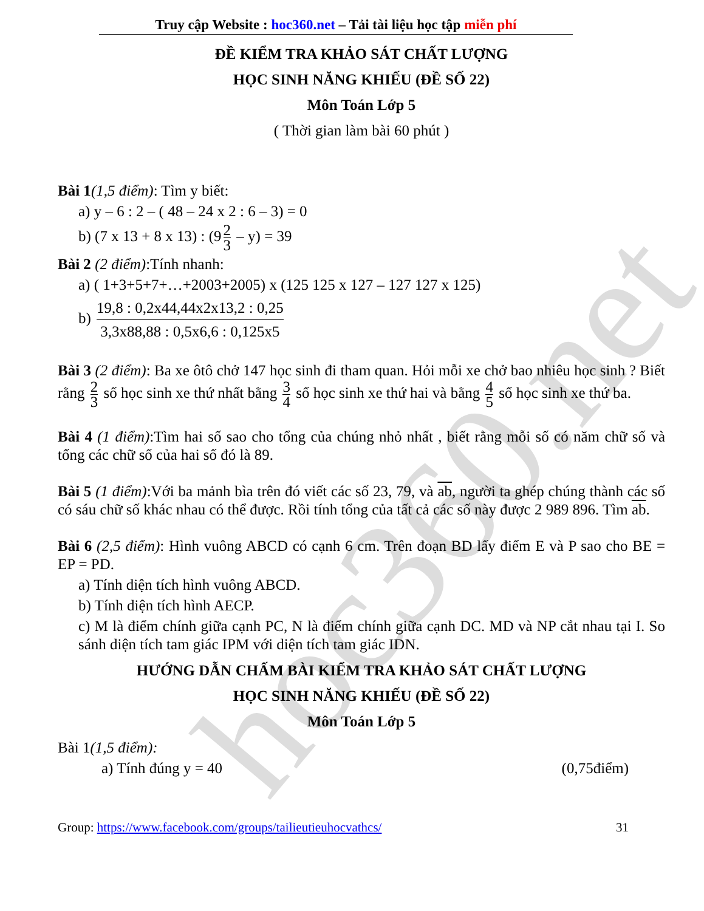hoc360.net
Truy cập Website : hoc360.net – Tải tài liệu học tập miễn phí
ĐỀ KIỂM TRA KHẢO SÁT CHẤT LƯỢNG
HỌC SINH NĂNG KHIẾU (ĐỀ SỐ 22)
Môn Toán Lớp 5
( Thời gian làm bài 60 phút )
Bài 1(1,5 điểm): Tìm y biết:
a) y – 6 : 2 – ( 48 – 24 x 2 : 6 – 3) = 0
b) (7 x 13 + 8 x 13) : (9 2 3 – y) = 39
Bài 2 (2 điểm):Tính nhanh:
a) ( 1+3+5+7+…+2003+2005) x (125 125 x 127 – 127 127 x 125)
b) 19,8 : 0,2x44,44x2x13,2 : 0,25 3,3x88,88 : 0,5x6,6 : 0,125x5
Bài 3 (2 điểm): Ba xe ôtô chở 147 học sinh đi tham quan. Hỏi mỗi xe chở bao nhiêu học sinh ? Biết rằng 2 3 số học sinh xe thứ nhất bằng 3 4 số học sinh xe thứ hai và bằng 4 5 số học sinh xe thứ ba.
Bài 4 (1 điểm):Tìm hai số sao cho tổng của chúng nhỏ nhất , biết rằng mỗi số có năm chữ số và tổng các chữ số của hai số đó là 89.
Bài 5 (1 điểm):Với ba mảnh bìa trên đó viết các số 23, 79, và ab, người ta ghép chúng thành các số có sáu chữ số khác nhau có thể được. Rồi tính tổng của tất cả các số này được 2 989 896. Tìm ab.
Bài 6 (2,5 điểm): Hình vuông ABCD có cạnh 6 cm. Trên đoạn BD lấy điểm E và P sao cho BE = EP = PD.
a) Tính diện tích hình vuông ABCD.
b) Tính diện tích hình AECP.
c) M là điểm chính giữa cạnh PC, N là điểm chính giữa cạnh DC. MD và NP cắt nhau tại I. So sánh diện tích tam giác IPM với diện tích tam giác IDN.
HƯỚNG DẪN CHẤM BÀI KIỂM TRA KHẢO SÁT CHẤT LƯỢNG
HỌC SINH NĂNG KHIẾU (ĐỀ SỐ 22)
Môn Toán Lớp 5
Bài 1(1,5 điểm):
a) Tính đúng y = 40 (0,75điểm)
Group: https://www.facebook.com/groups/tailieutieuhocvathcs/ 31